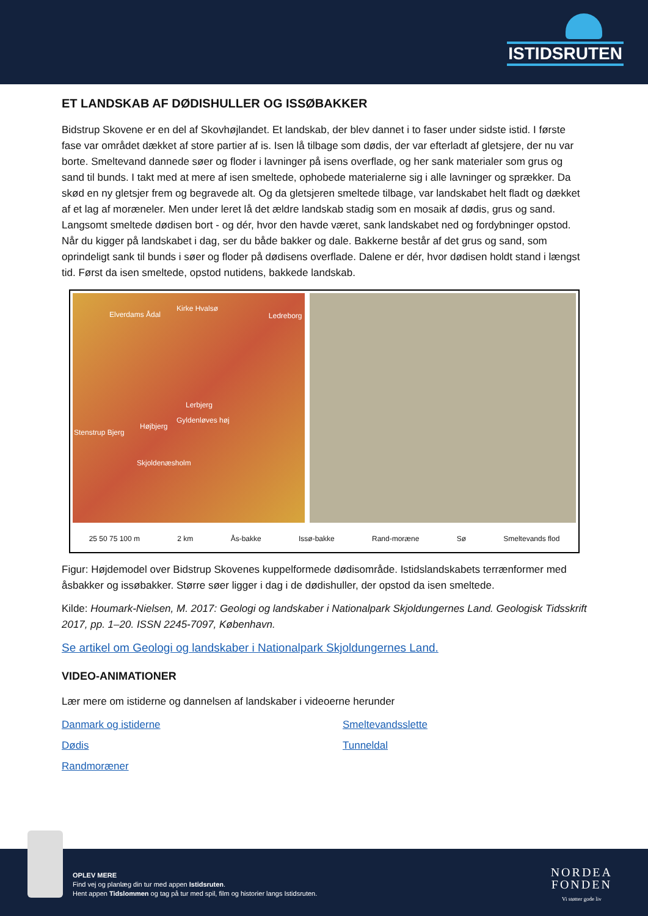ISTIDSRUTEN
ET LANDSKAB AF DØDISHULLER OG ISSØBAKKER
Bidstrup Skovene er en del af Skovhøjlandet. Et landskab, der blev dannet i to faser under sidste istid. I første fase var området dækket af store partier af is. Isen lå tilbage som dødis, der var efterladt af gletsjere, der nu var borte. Smeltevand dannede søer og floder i lavninger på isens overflade, og her sank materialer som grus og sand til bunds. I takt med at mere af isen smeltede, ophobede materialerne sig i alle lavninger og sprækker. Da skød en ny gletsjer frem og begravede alt. Og da gletsjeren smeltede tilbage, var landskabet helt fladt og dækket af et lag af moræneler. Men under leret lå det ældre landskab stadig som en mosaik af dødis, grus og sand. Langsomt smeltede dødisen bort - og dér, hvor den havde været, sank landskabet ned og fordybninger opstod. Når du kigger på landskabet i dag, ser du både bakker og dale. Bakkerne består af det grus og sand, som oprindeligt sank til bunds i søer og floder på dødisens overflade. Dalene er dér, hvor dødisen holdt stand i længst tid. Først da isen smeltede, opstod nutidens, bakkede landskab.
Elverdams Ådal
Kirke Hvalsø
Ledreborg
Lerbjerg
Højbjerg
Gyldenløves høj
Stenstrup Bjerg
Skjoldenæsholm
25 50 75 100 m 2 km Ås-bakke Issø-bakke Rand-moræne Sø Smeltevands flod
Figur: Højdemodel over Bidstrup Skovenes kuppelformede dødisområde. Istidslandskabets terrænformer med åsbakker og issøbakker. Større søer ligger i dag i de dødishuller, der opstod da isen smeltede.
Kilde: Houmark-Nielsen, M. 2017: Geologi og landskaber i Nationalpark Skjoldungernes Land. Geologisk Tidsskrift 2017, pp. 1–20. ISSN 2245-7097, København.
Se artikel om Geologi og landskaber i Nationalpark Skjoldungernes Land.
VIDEO-ANIMATIONER
Lær mere om istiderne og dannelsen af landskaber i videoerne herunder
Danmark og istiderne Smeltevandsslette Dødis Tunneldal Randmoræner
OPLEV MERE
Find vej og planlæg din tur med appen Istidsruten.
Hent appen Tidslommen og tag på tur med spil, film og historier langs Istidsruten.
NORDEA
FONDEN
Vi støtter gode liv